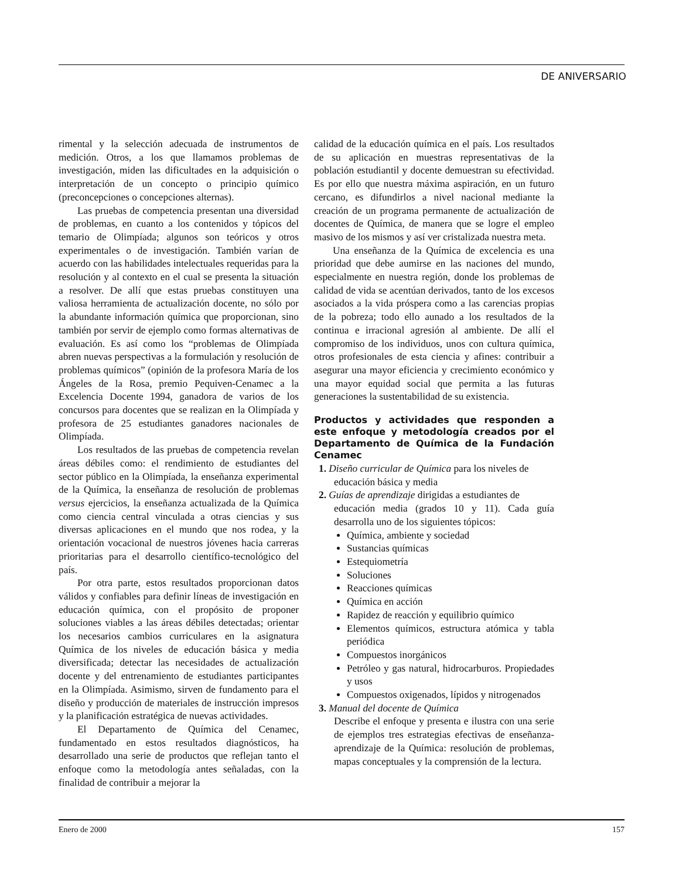DE ANIVERSARIO
rimental y la selección adecuada de instrumentos de medición. Otros, a los que llamamos problemas de investigación, miden las dificultades en la adquisición o interpretación de un concepto o principio químico (preconcepciones o concepciones alternas).
Las pruebas de competencia presentan una diversidad de problemas, en cuanto a los contenidos y tópicos del temario de Olimpíada; algunos son teóricos y otros experimentales o de investigación. También varían de acuerdo con las habilidades intelectuales requeridas para la resolución y al contexto en el cual se presenta la situación a resolver. De allí que estas pruebas constituyen una valiosa herramienta de actualización docente, no sólo por la abundante información química que proporcionan, sino también por servir de ejemplo como formas alternativas de evaluación. Es así como los “problemas de Olimpíada abren nuevas perspectivas a la formulación y resolución de problemas químicos” (opinión de la profesora María de los Ángeles de la Rosa, premio Pequiven-Cenamec a la Excelencia Docente 1994, ganadora de varios de los concursos para docentes que se realizan en la Olimpíada y profesora de 25 estudiantes ganadores nacionales de Olimpíada.
Los resultados de las pruebas de competencia revelan áreas débiles como: el rendimiento de estudiantes del sector público en la Olimpíada, la enseñanza experimental de la Química, la enseñanza de resolución de problemas versus ejercicios, la enseñanza actualizada de la Química como ciencia central vinculada a otras ciencias y sus diversas aplicaciones en el mundo que nos rodea, y la orientación vocacional de nuestros jóvenes hacia carreras prioritarias para el desarrollo científico-tecnológico del país.
Por otra parte, estos resultados proporcionan datos válidos y confiables para definir líneas de investigación en educación química, con el propósito de proponer soluciones viables a las áreas débiles detectadas; orientar los necesarios cambios curriculares en la asignatura Química de los niveles de educación básica y media diversificada; detectar las necesidades de actualización docente y del entrenamiento de estudiantes participantes en la Olimpíada. Asimismo, sirven de fundamento para el diseño y producción de materiales de instrucción impresos y la planificación estratégica de nuevas actividades.
El Departamento de Química del Cenamec, fundamentado en estos resultados diagnósticos, ha desarrollado una serie de productos que reflejan tanto el enfoque como la metodología antes señaladas, con la finalidad de contribuir a mejorar la
calidad de la educación química en el país. Los resultados de su aplicación en muestras representativas de la población estudiantil y docente demuestran su efectividad. Es por ello que nuestra máxima aspiración, en un futuro cercano, es difundirlos a nivel nacional mediante la creación de un programa permanente de actualización de docentes de Química, de manera que se logre el empleo masivo de los mismos y así ver cristalizada nuestra meta.
Una enseñanza de la Química de excelencia es una prioridad que debe aumirse en las naciones del mundo, especialmente en nuestra región, donde los problemas de calidad de vida se acentúan derivados, tanto de los excesos asociados a la vida próspera como a las carencias propias de la pobreza; todo ello aunado a los resultados de la continua e irracional agresión al ambiente. De allí el compromiso de los individuos, unos con cultura química, otros profesionales de esta ciencia y afines: contribuir a asegurar una mayor eficiencia y crecimiento económico y una mayor equidad social que permita a las futuras generaciones la sustentabilidad de su existencia.
Productos y actividades que responden a este enfoque y metodología creados por el Departamento de Química de la Fundación Cenamec
1. Diseño curricular de Química para los niveles de
educación básica y media
2. Guías de aprendizaje dirigidas a estudiantes de
educación media (grados 10 y 11). Cada guía desarrolla uno de los siguientes tópicos:
Química, ambiente y sociedad
Sustancias químicas
Estequiometría
Soluciones
Reacciones químicas
Química en acción
Rapidez de reacción y equilibrio químico
Elementos químicos, estructura atómica y tabla periódica
Compuestos inorgánicos
Petróleo y gas natural, hidrocarburos. Propiedades y usos
Compuestos oxigenados, lípidos y nitrogenados
3. Manual del docente de Química
Describe el enfoque y presenta e ilustra con una serie de ejemplos tres estrategias efectivas de enseñanza-aprendizaje de la Química: resolución de problemas, mapas conceptuales y la comprensión de la lectura.
Enero de 2000 157